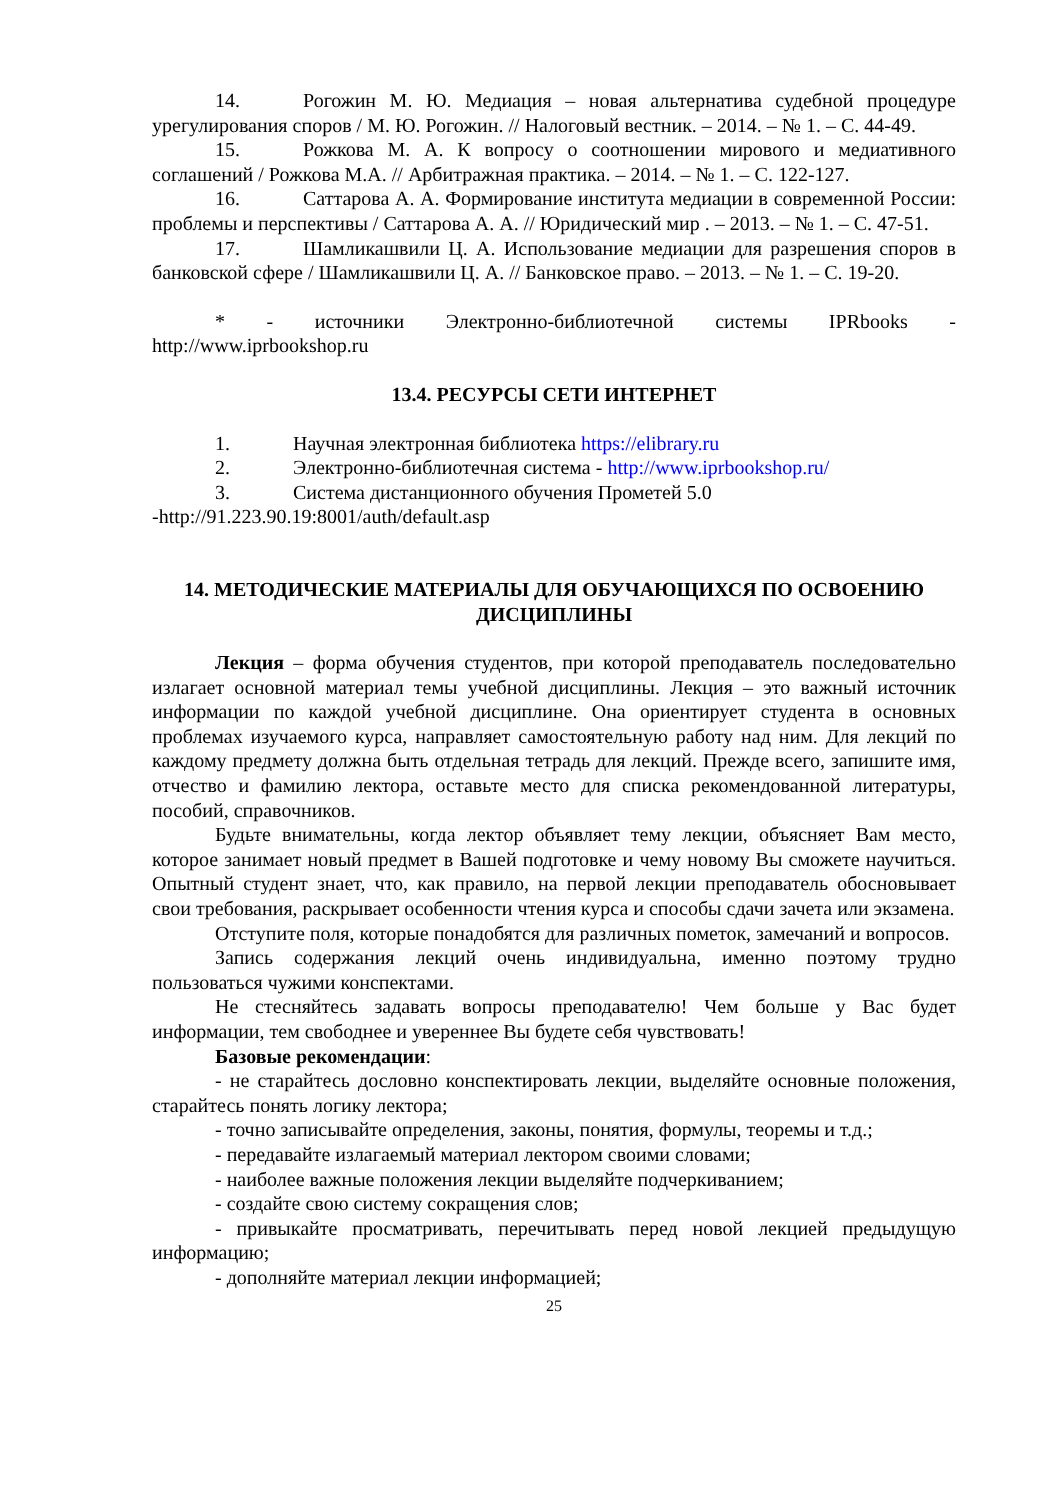14. Рогожин М. Ю. Медиация – новая альтернатива судебной процедуре урегулирования споров / М. Ю. Рогожин. // Налоговый вестник. – 2014. – № 1. – С. 44-49.
15. Рожкова М. А. К вопросу о соотношении мирового и медиативного соглашений / Рожкова М.А. // Арбитражная практика. – 2014. – № 1. – С. 122-127.
16. Саттарова А. А. Формирование института медиации в современной России: проблемы и перспективы / Саттарова А. А. // Юридический мир . – 2013. – № 1. – С. 47-51.
17. Шамликашвили Ц. А. Использование медиации для разрешения споров в банковской сфере / Шамликашвили Ц. А. // Банковское право. – 2013. – № 1. – С. 19-20.
* - источники Электронно-библиотечной системы IPRbooks - http://www.iprbookshop.ru
13.4. РЕСУРСЫ СЕТИ ИНТЕРНЕТ
1. Научная электронная библиотека https://elibrary.ru
2. Электронно-библиотечная система - http://www.iprbookshop.ru/
3. Система дистанционного обучения Прометей 5.0
-http://91.223.90.19:8001/auth/default.asp
14. МЕТОДИЧЕСКИЕ МАТЕРИАЛЫ ДЛЯ ОБУЧАЮЩИХСЯ ПО ОСВОЕНИЮ ДИСЦИПЛИНЫ
Лекция – форма обучения студентов, при которой преподаватель последовательно излагает основной материал темы учебной дисциплины. Лекция – это важный источник информации по каждой учебной дисциплине. Она ориентирует студента в основных проблемах изучаемого курса, направляет самостоятельную работу над ним. Для лекций по каждому предмету должна быть отдельная тетрадь для лекций. Прежде всего, запишите имя, отчество и фамилию лектора, оставьте место для списка рекомендованной литературы, пособий, справочников.
Будьте внимательны, когда лектор объявляет тему лекции, объясняет Вам место, которое занимает новый предмет в Вашей подготовке и чему новому Вы сможете научиться. Опытный студент знает, что, как правило, на первой лекции преподаватель обосновывает свои требования, раскрывает особенности чтения курса и способы сдачи зачета или экзамена.
Отступите поля, которые понадобятся для различных пометок, замечаний и вопросов.
Запись содержания лекций очень индивидуальна, именно поэтому трудно пользоваться чужими конспектами.
Не стесняйтесь задавать вопросы преподавателю! Чем больше у Вас будет информации, тем свободнее и увереннее Вы будете себя чувствовать!
Базовые рекомендации:
- не старайтесь дословно конспектировать лекции, выделяйте основные положения, старайтесь понять логику лектора;
- точно записывайте определения, законы, понятия, формулы, теоремы и т.д.;
- передавайте излагаемый материал лектором своими словами;
- наиболее важные положения лекции выделяйте подчеркиванием;
- создайте свою систему сокращения слов;
- привыкайте просматривать, перечитывать перед новой лекцией предыдущую информацию;
- дополняйте материал лекции информацией;
25